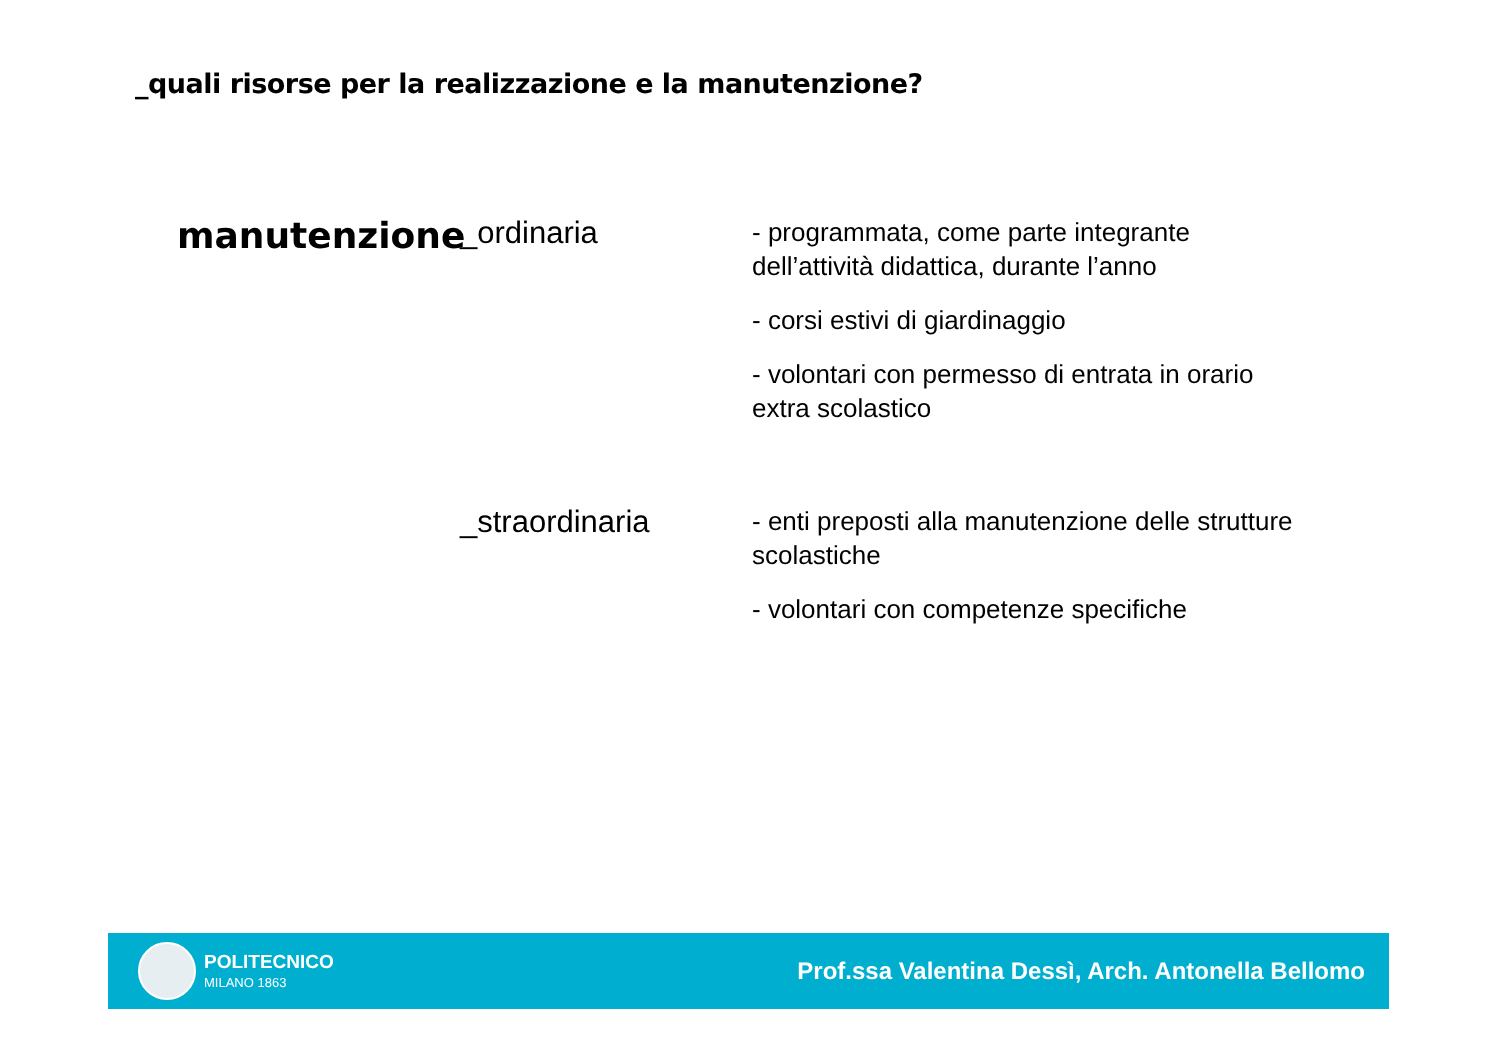_quali risorse per la realizzazione e la manutenzione?
manutenzione
_ordinaria
- programmata, come parte integrante dell’attività didattica, durante l’anno
- corsi estivi di giardinaggio
- volontari con permesso di entrata in orario extra scolastico
_straordinaria
- enti preposti alla manutenzione delle strutture scolastiche
- volontari con competenze specifiche
POLITECNICO
MILANO 1863
Prof.ssa Valentina Dessì, Arch. Antonella Bellomo